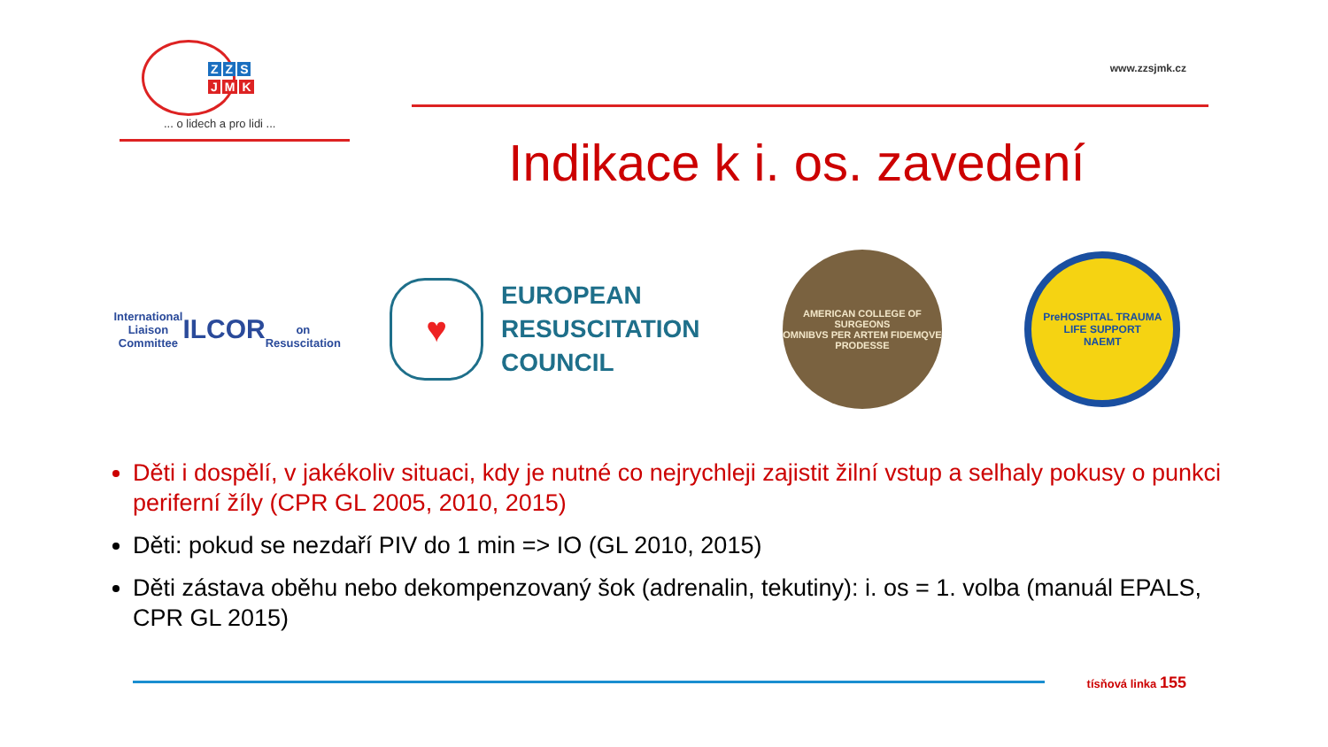Z Z S
J M K
... o lidech a pro lidi ...
www.zzsjmk.cz
Indikace k i. os. zavedení
International Liaison Committee
ILCOR
on Resuscitation
♥
EUROPEAN
RESUSCITATION
COUNCIL
AMERICAN COLLEGE OF SURGEONS
OMNIBVS PER ARTEM FIDEMQVE PRODESSE
PreHOSPITAL TRAUMA LIFE SUPPORT
NAEMT
Děti i dospělí, v jakékoliv situaci, kdy je nutné co nejrychleji zajistit žilní vstup a selhaly pokusy o punkci periferní žíly (CPR GL 2005, 2010, 2015)
Děti: pokud se nezdaří PIV do 1 min => IO (GL 2010, 2015)
Děti zástava oběhu nebo dekompenzovaný šok (adrenalin, tekutiny): i. os = 1. volba (manuál EPALS, CPR GL 2015)
tísňová linka 155